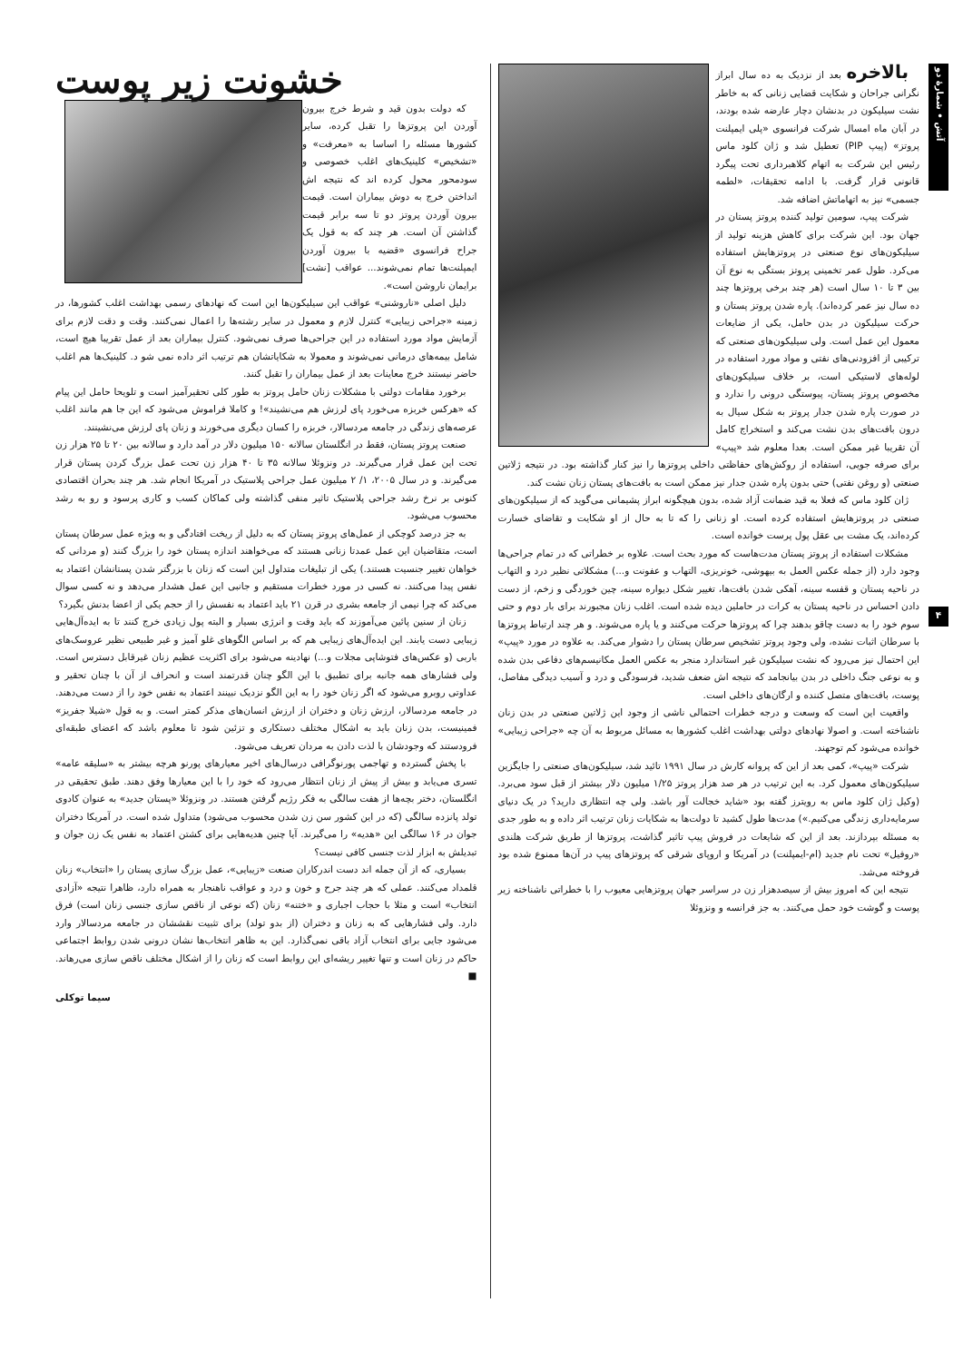آتش • شمارۀ دو
۴
بالاخره بعد از نزدیک به ده سال ابراز نگرانی جراحان و شکایت قضایی زنانی که به خاطر نشت سیلیکون در بدنشان دچار عارضه شده بودند، در آبان ماه امسال شرکت فرانسوی «پلی ایمپلنت پروتز» (پیپ PIP) تعطیل شد و ژان کلود ماس رئیس این شرکت به اتهام کلاهبرداری تحت پیگرد قانونی قرار گرفت. با ادامه تحقیقات، «لطمه جسمی» نیز به اتهاماتش اضافه شد.
شرکت پیپ، سومین تولید کننده پروتز پستان در جهان بود. این شرکت برای کاهش هزینه تولید از سیلیکون‌های نوع صنعتی در پروتزهایش استفاده می‌کرد. طول عمر تخمینی پروتز بستگی به نوع آن بین ۳ تا ۱۰ سال است (هر چند برخی پروتزها چند ده سال نیز عمر کرده‌اند). پاره شدن پروتز پستان و حرکت سیلیکون در بدن حامل، یکی از ضایعات معمول این عمل است. ولی سیلیکون‌های صنعتی که ترکیبی از افزودنی‌های نفتی و مواد مورد استفاده در لوله‌های لاستیکی است، بر خلاف سیلیکون‌های مخصوص پروتز پستان، پیوستگی درونی را ندارد و در صورت پاره شدن جدار پروتز به شکل سیال به درون بافت‌های بدن نشت می‌کند و استخراج کامل آن تقریبا غیر ممکن است. بعدا معلوم شد «پیپ» برای صرفه جویی، استفاده از روکش‌های حفاظتی داخلی پروتزها را نیز کنار گذاشته بود. در نتیجه ژلاتین صنعتی (و روغن نفتی) حتی بدون پاره شدن جدار نیز ممکن است به بافت‌های پستان زنان نشت کند.
ژان کلود ماس که فعلا به قید ضمانت آزاد شده، بدون هیچگونه ابراز پشیمانی می‌گوید که از سیلیکون‌های صنعتی در پروتزهایش استفاده کرده است. او زنانی را که تا به حال از او شکایت و تقاضای خسارت کرده‌اند، یک مشت بی عقل پول پرست خوانده است.
مشکلات استفاده از پروتز پستان مدت‌هاست که مورد بحث است. علاوه بر خطراتی که در تمام جراحی‌ها وجود دارد (از جمله عکس العمل به بیهوشی، خونریزی، التهاب و عفونت و...) مشکلاتی نظیر درد و التهاب در ناحیه پستان و قفسه سینه، آهکی شدن بافت‌ها، تغییر شکل دیواره سینه، چین خوردگی و زخم، از دست دادن احساس در ناحیه پستان به کرات در حاملین دیده شده است. اغلب زنان مجبورند برای بار دوم و حتی سوم خود را به دست چاقو بدهند چرا که پروتزها حرکت می‌کنند و یا پاره می‌شوند. و هر چند ارتباط پروتزها با سرطان اثبات نشده، ولی وجود پروتز تشخیص سرطان پستان را دشوار می‌کند. به علاوه در مورد «پیپ» این احتمال نیز می‌رود که نشت سیلیکون غیر استاندارد منجر به عکس العمل مکانیسم‌های دفاعی بدن شده و به نوعی جنگ داخلی در بدن بیانجامد که نتیجه اش ضعف شدید، فرسودگی و درد و آسیب دیدگی مفاصل، پوست، بافت‌های متصل کننده و ارگان‌های داخلی است.
واقعیت این است که وسعت و درجه خطرات احتمالی ناشی از وجود این ژلاتین صنعتی در بدن زنان ناشناخته است. و اصولا نهادهای دولتی بهداشت اغلب کشورها به مسائل مربوط به آن چه «جراحی زیبایی» خوانده می‌شود کم توجهند.
شرکت «پیپ»، کمی بعد از این که پروانه کارش در سال ۱۹۹۱ تائید شد، سیلیکون‌های صنعتی را جایگزین سیلیکون‌های معمول کرد. به این ترتیب در هر صد هزار پروتز ۱/۲۵ میلیون دلار بیشتر از قبل سود می‌برد. (وکیل ژان کلود ماس به رویترز گفته بود «شاید خجالت آور باشد. ولی چه انتظاری دارید؟ در یک دنیای سرمایه‌داری زندگی می‌کنیم.») مدت‌ها طول کشید تا دولت‌ها به شکایات زنان ترتیب اثر داده و به طور جدی به مسئله بپردازند. بعد از این که شایعات در فروش پیپ تاثیر گذاشت، پروتزها از طریق شرکت هلندی «روفیل» تحت نام جدید (ام-ایمپلنت) در آمریکا و اروپای شرقی که پروتزهای پیپ در آن‌ها ممنوع شده بود فروخته می‌شد.
نتیجه این که امروز بیش از سیصدهزار زن در سراسر جهان پروتزهایی معیوب را با خطراتی ناشناخته زیر پوست و گوشت خود حمل می‌کنند. به جز فرانسه و ونزوئلا
خشونت زیر پوست
که دولت بدون قید و شرط خرج بیرون آوردن این پروتزها را تقبل کرده، سایر کشورها مسئله را اساسا به «معرفت» و «تشخیص» کلینیک‌های اغلب خصوصی و سودمحور محول کرده اند که نتیجه اش انداختن خرج به دوش بیماران است. قیمت بیرون آوردن پروتز دو تا سه برابر قیمت گذاشتن آن است. هر چند که به قول یک جراح فرانسوی «قضیه با بیرون آوردن ایمپلنت‌ها تمام نمی‌شوند... عواقب [نشت] برایمان ناروشن است».
دلیل اصلی «ناروشنی» عواقب این سیلیکون‌ها این است که نهادهای رسمی بهداشت اغلب کشورها، در زمینه «جراحی زیبایی» کنترل لازم و معمول در سایر رشته‌ها را اعمال نمی‌کنند. وقت و دقت لازم برای آزمایش مواد مورد استفاده در این جراحی‌ها صرف نمی‌شود. کنترل بیماران بعد از عمل تقریبا هیچ است، شامل بیمه‌های درمانی نمی‌شوند و معمولا به شکایاتشان هم ترتیب اثر داده نمی شو د. کلینیک‌ها هم اغلب حاضر نیستند خرج معاینات بعد از عمل بیماران را تقبل کنند.
برخورد مقامات دولتی با مشکلات زنان حامل پروتز به طور کلی تحقیرآمیز است و تلویحا حامل این پیام که «هرکس خربزه می‌خورد پای لرزش هم می‌نشیند»! و کاملا فراموش می‌شود که این جا هم مانند اغلب عرصه‌های زندگی در جامعه مردسالار، خربزه را کسان دیگری می‌خورند و زنان پای لرزش می‌نشینند.
صنعت پروتز پستان، فقط در انگلستان سالانه ۱۵۰ میلیون دلار در آمد دارد و سالانه بین ۲۰ تا ۲۵ هزار زن تحت این عمل قرار می‌گیرند. در ونزوئلا سالانه ۳۵ تا ۴۰ هزار زن تحت عمل بزرگ کردن پستان قرار می‌گیرند. و در سال ۲۰۰۵، ۱/ ۲ میلیون عمل جراحی پلاستیک در آمریکا انجام شد. هر چند بحران اقتصادی کنونی بر نرخ رشد جراحی پلاستیک تاثیر منفی گذاشته ولی کماکان کسب و کاری پرسود و رو به رشد محسوب می‌شود.
به جز درصد کوچکی از عمل‌های پروتز پستان که به دلیل از ریخت افتادگی و به ویژه عمل سرطان پستان است، متقاضیان این عمل عمدتا زنانی هستند که می‌خواهند اندازه پستان خود را بزرگ کنند (و مردانی که خواهان تغییر جنسیت هستند.) یکی از تبلیغات متداول این است که زنان با بزرگتر شدن پستانشان اعتماد به نفس پیدا می‌کنند. نه کسی در مورد خطرات مستقیم و جانبی این عمل هشدار می‌دهد و نه کسی سوال می‌کند که چرا نیمی از جامعه بشری در قرن ۲۱ باید اعتماد به نفسش را از حجم یکی از اعضا بدنش بگیرد؟
زنان از سنین پائین می‌آموزند که باید وقت و انرژی بسیار و البته پول زیادی خرج کنند تا به ایده‌آل‌هایی زیبایی دست یابند. این ایده‌آل‌های زیبایی هم که بر اساس الگوهای غلو آمیز و غیر طبیعی نظیر عروسک‌های باربی (و عکس‌های فتوشاپی مجلات و...) نهادینه می‌شود برای اکثریت عظیم زنان غیرقابل دسترس است. ولی فشارهای همه جانبه برای تطبیق با این الگو چنان قدرتمند است و انحراف از آن با چنان تحقیر و عداوتی روبرو می‌شود که اگر زنان خود را به این الگو نزدیک نبینند اعتماد به نفس خود را از دست می‌دهند. در جامعه مردسالار، ارزش زنان و دختران از ارزش انسان‌های مذکر کمتر است. و به قول «شیلا جفریز» فمینیست، بدن زنان باید به اشکال مختلف دستکاری و تزئین شود تا معلوم باشد که اعضای طبقه‌ای فرودستند که وجودشان با لذت دادن به مردان تعریف می‌شود.
با پخش گسترده و تهاجمی پورنوگرافی درسال‌های اخیر معیارهای پورنو هرچه بیشتر به «سلیقه عامه» تسری می‌یابد و بیش از پیش از زنان انتظار می‌رود که خود را با این معیارها وفق دهند. طبق تحقیقی در انگلستان، دختر بچه‌ها از هفت سالگی به فکر رژیم گرفتن هستند. در ونزوئلا «پستان جدید» به عنوان کادوی تولد پانزده سالگی (که در این کشور سن زن شدن محسوب می‌شود) متداول شده است. در آمریکا دختران جوان در ۱۶ سالگی این «هدیه» را می‌گیرند. آیا چنین هدیه‌هایی برای کشتن اعتماد به نفس یک زن جوان و تبدیلش به ابزار لذت جنسی کافی نیست؟
بسیاری، که از آن جمله اند دست اندرکاران صنعت «زیبایی»، عمل بزرگ سازی پستان را «انتخاب» زنان قلمداد می‌کنند. عملی که هر چند جرح و خون و درد و عواقب ناهنجار به همراه دارد، ظاهرا نتیجه «آزادی انتخاب» است و مثلا با حجاب اجباری و «ختنه» زنان (که نوعی از ناقص سازی جنسی زنان است) فرق دارد. ولی فشارهایی که به زنان و دختران (از بدو تولد) برای تثبیت نقششان در جامعه مردسالار وارد می‌شود جایی برای انتخاب آزاد باقی نمی‌گذارد. این به ظاهر انتخاب‌ها نشان درونی شدن روابط اجتماعی حاکم در زنان است و تنها تغییر ریشه‌ای این روابط است که زنان را از اشکال مختلف ناقص سازی می‌رهاند. ■
سیما توکلی